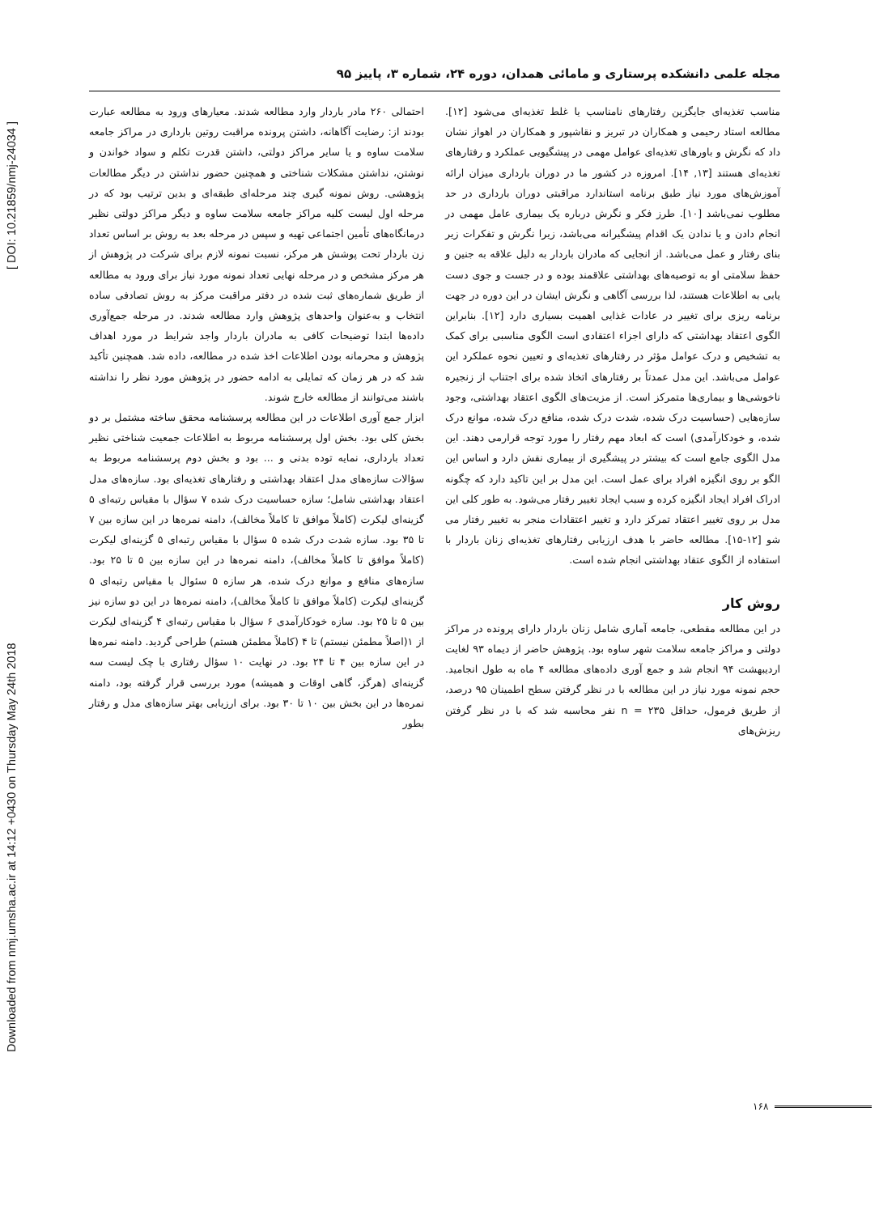Downloaded from nmj.umsha.ac.ir at 14:12 +0430 on Thursday May 24th 2018 [ DOI: 10.21859/nmj-24034 ]
مجله علمی دانشکده پرستاری و مامائی همدان، دوره ۲۴، شماره ۳، پاییز ۹۵
مناسب تغذیه‌ای جایگزین رفتارهای نامناسب یا غلط تغذیه‌ای می‌شود [۱۲]. مطالعه استاد رحیمی و همکاران در تبریز و نقاشپور و همکاران در اهواز نشان داد که نگرش و باورهای تغذیه‌ای عوامل مهمی در پیشگیویی عملکرد و رفتارهای تغذیه‌ای هستند [۱۳, ۱۴]. امروزه در کشور ما در دوران بارداری میزان ارائه آموزش‌های مورد نیاز طبق برنامه استاندارد مراقبتی دوران بارداری در حد مطلوب نمی‌باشد [۱۰]. طرز فکر و نگرش درباره یک بیماری عامل مهمی در انجام دادن و یا ندادن یک اقدام پیشگیرانه می‌باشد، زیرا نگرش و تفکرات زیر بنای رفتار و عمل می‌باشد. از انجایی که مادران باردار به دلیل علاقه به جنین و حفظ سلامتی او به توصیه‌های بهداشتی علاقمند بوده و در جست و جوی دست یابی به اطلاعات هستند، لذا بررسی آگاهی و نگرش ایشان در این دوره در جهت برنامه ریزی برای تغییر در عادات غذایی اهمیت بسیاری دارد [۱۲]. بنابراین الگوی اعتقاد بهداشتی که دارای اجزاء اعتقادی است الگوی مناسبی برای کمک به تشخیص و درک عوامل مؤثر در رفتارهای تغذیه‌ای و تعیین نحوه عملکرد این عوامل می‌باشد. این مدل عمدتاً بر رفتارهای اتخاذ شده برای اجتناب از زنجیره ناخوشی‌ها و بیماری‌ها متمرکز است. از مزیت‌های الگوی اعتقاد بهداشتی، وجود سازه‌هایی (حساسیت درک شده، شدت درک شده، منافع درک شده، موانع درک شده، و خودکارآمدی) است که ابعاد مهم رفتار را مورد توجه قرارمی دهند. این مدل الگوی جامع است که بیشتر در پیشگیری از بیماری نقش دارد و اساس این الگو بر روی انگیزه افراد برای عمل است. این مدل بر این تاکید دارد که چگونه ادراک افراد ایجاد انگیزه کرده و سبب ایجاد تغییر رفتار می‌شود. به طور کلی این مدل بر روی تغییر اعتقاد تمرکز دارد و تغییر اعتقادات منجر به تغییر رفتار می شو [۱۲-۱۵]. مطالعه حاضر با هدف ارزیابی رفتارهای تغذیه‌ای زنان باردار با استفاده از الگوی عتقاد بهداشتی انجام شده است.
روش کار
در این مطالعه مقطعی، جامعه آماری شامل زنان باردار دارای پرونده در مراکز دولتی و مراکز جامعه سلامت شهر ساوه بود. پژوهش حاضر از دیماه ۹۳ لغایت اردیبهشت ۹۴ انجام شد و جمع آوری داده‌های مطالعه ۴ ماه به طول انجامید. حجم نمونه مورد نیاز در این مطالعه با در نظر گرفتن سطح اطمینان ۹۵ درصد، از طریق فرمول، حداقل n = ۲۳۵ نفر محاسبه شد که با در نظر گرفتن ریزش‌های
احتمالی ۲۶۰ مادر باردار وارد مطالعه شدند. معیارهای ورود به مطالعه عبارت بودند از: رضایت آگاهانه، داشتن پرونده مراقبت روتین بارداری در مراکز جامعه سلامت ساوه و یا سایر مراکز دولتی، داشتن قدرت تکلم و سواد خواندن و نوشتن، نداشتن مشکلات شناختی و همچنین حضور نداشتن در دیگر مطالعات پژوهشی. روش نمونه گیری چند مرحله‌ای طبقه‌ای و بدین ترتیب بود که در مرحله اول لیست کلیه مراکز جامعه سلامت ساوه و دیگر مراکز دولتی نظیر درمانگاه‌های تأمین اجتماعی تهیه و سپس در مرحله بعد به روش بر اساس تعداد زن باردار تحت پوشش هر مرکز، نسبت نمونه لازم برای شرکت در پژوهش از هر مرکز مشخص و در مرحله نهایی تعداد نمونه مورد نیاز برای ورود به مطالعه از طریق شماره‌های ثبت شده در دفتر مراقبت مرکز به روش تصادفی ساده انتخاب و به‌عنوان واحدهای پژوهش وارد مطالعه شدند. در مرحله جمع‌آوری داده‌ها ابتدا توضیحات کافی به مادران باردار واجد شرایط در مورد اهداف پژوهش و محرمانه بودن اطلاعات اخذ شده در مطالعه، داده شد. همچنین تأکید شد که در هر زمان که تمایلی به ادامه حضور در پژوهش مورد نظر را نداشته باشند می‌توانند از مطالعه خارج شوند.
ابزار جمع آوری اطلاعات در این مطالعه پرسشنامه محقق ساخته مشتمل بر دو بخش کلی بود. بخش اول پرسشنامه مربوط به اطلاعات جمعیت شناختی نظیر تعداد بارداری، نمایه توده بدنی و ... بود و بخش دوم پرسشنامه مربوط به سؤالات سازه‌های مدل اعتقاد بهداشتی و رفتارهای تغذیه‌ای بود. سازه‌های مدل اعتقاد بهداشتی شامل؛ سازه حساسیت درک شده ۷ سؤال با مقیاس رتبه‌ای ۵ گزینه‌ای لیکرت (کاملاً موافق تا کاملاً مخالف)، دامنه نمره‌ها در این سازه بین ۷ تا ۳۵ بود. سازه شدت درک شده ۵ سؤال با مقیاس رتبه‌ای ۵ گزینه‌ای لیکرت (کاملاً موافق تا کاملاً مخالف)، دامنه نمره‌ها در این سازه بین ۵ تا ۲۵ بود. سازه‌های منافع و موانع درک شده، هر سازه ۵ سئوال با مقیاس رتبه‌ای ۵ گزینه‌ای لیکرت (کاملاً موافق تا کاملاً مخالف)، دامنه نمره‌ها در این دو سازه نیز بین ۵ تا ۲۵ بود. سازه خودکارآمدی ۶ سؤال با مقیاس رتبه‌ای ۴ گزینه‌ای لیکرت از ۱(اصلاً مطمئن نیستم) تا ۴ (کاملاً مطمئن هستم) طراحی گردید. دامنه نمره‌ها در این سازه بین ۴ تا ۲۴ بود. در نهایت ۱۰ سؤال رفتاری با چک لیست سه گزینه‌ای (هرگز، گاهی اوقات و همیشه) مورد بررسی قرار گرفته بود، دامنه نمره‌ها در این بخش بین ۱۰ تا ۳۰ بود. برای ارزیابی بهتر سازه‌های مدل و رفتار بطور
۱۶۸